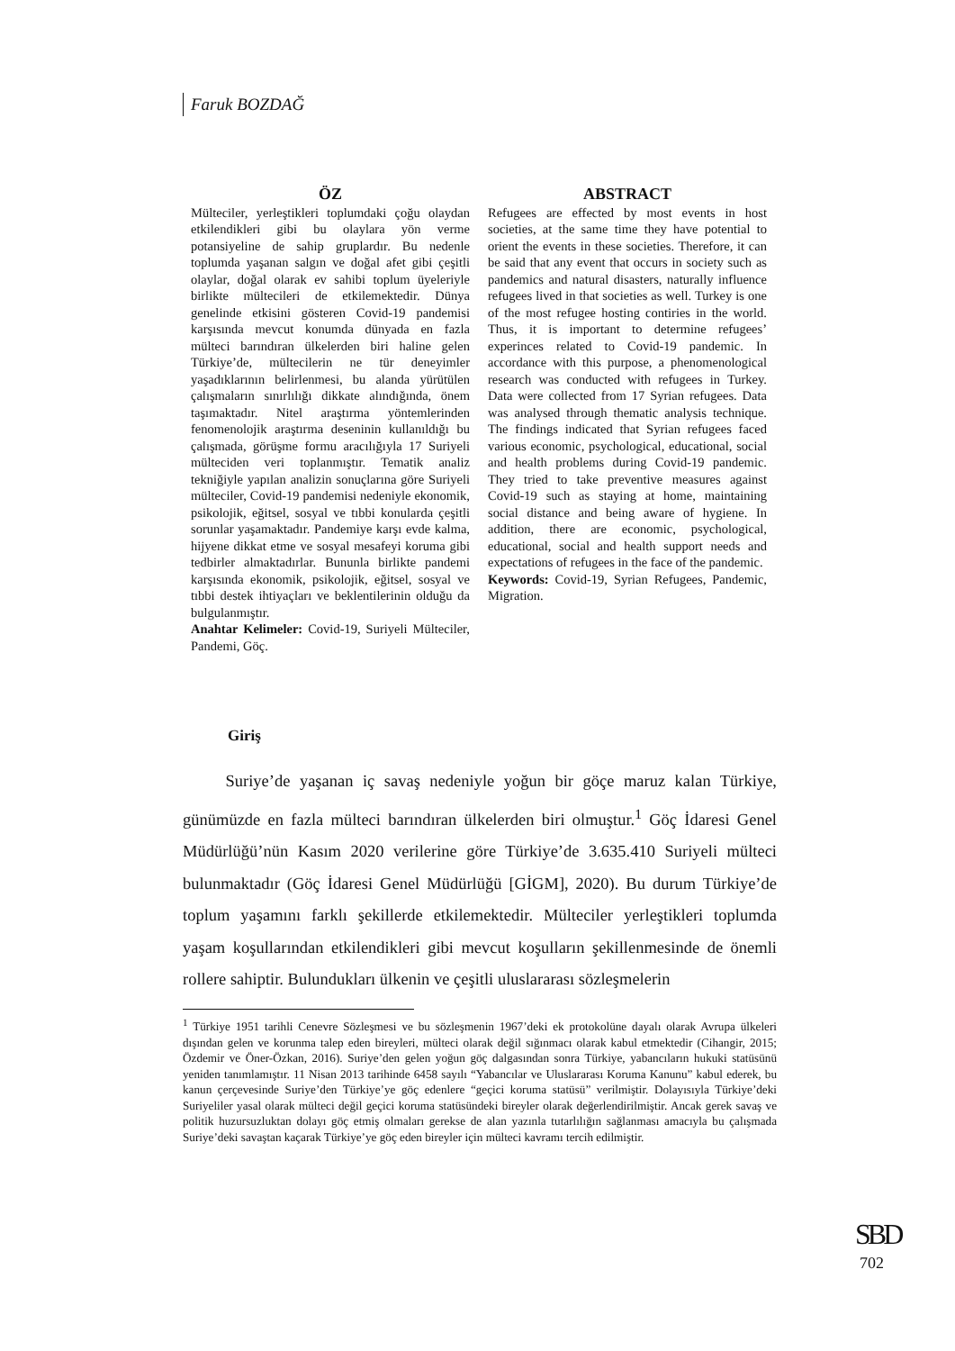Faruk BOZDAĞ
ÖZ
Mülteciler, yerleştikleri toplumdaki çoğu olaydan etkilendikleri gibi bu olaylara yön verme potansiyeline de sahip gruplardır. Bu nedenle toplumda yaşanan salgın ve doğal afet gibi çeşitli olaylar, doğal olarak ev sahibi toplum üyeleriyle birlikte mültecileri de etkilemektedir. Dünya genelinde etkisini gösteren Covid-19 pandemisi karşısında mevcut konumda dünyada en fazla mülteci barındıran ülkelerden biri haline gelen Türkiye’de, mültecilerin ne tür deneyimler yaşadıklarının belirlenmesi, bu alanda yürütülen çalışmaların sınırlılığı dikkate alındığında, önem taşımaktadır. Nitel araştırma yöntemlerinden fenomenolojik araştırma deseninin kullanıldığı bu çalışmada, görüşme formu aracılığıyla 17 Suriyeli mülteciden veri toplanmıştır. Tematik analiz tekniğiyle yapılan analizin sonuçlarına göre Suriyeli mülteciler, Covid-19 pandemisi nedeniyle ekonomik, psikolojik, eğitsel, sosyal ve tıbbi konularda çeşitli sorunlar yaşamaktadır. Pandemiye karşı evde kalma, hijyene dikkat etme ve sosyal mesafeyi koruma gibi tedbirler almaktadırlar. Bununla birlikte pandemi karşısında ekonomik, psikolojik, eğitsel, sosyal ve tıbbi destek ihtiyaçları ve beklentilerinin olduğu da bulgulanmıştır.
Anahtar Kelimeler: Covid-19, Suriyeli Mülteciler, Pandemi, Göç.
ABSTRACT
Refugees are effected by most events in host societies, at the same time they have potential to orient the events in these societies. Therefore, it can be said that any event that occurs in society such as pandemics and natural disasters, naturally influence refugees lived in that societies as well. Turkey is one of the most refugee hosting contiries in the world. Thus, it is important to determine refugees’ experinces related to Covid-19 pandemic. In accordance with this purpose, a phenomenological research was conducted with refugees in Turkey. Data were collected from 17 Syrian refugees. Data was analysed through thematic analysis technique. The findings indicated that Syrian refugees faced various economic, psychological, educational, social and health problems during Covid-19 pandemic. They tried to take preventive measures against Covid-19 such as staying at home, maintaining social distance and being aware of hygiene. In addition, there are economic, psychological, educational, social and health support needs and expectations of refugees in the face of the pandemic.
Keywords: Covid-19, Syrian Refugees, Pandemic, Migration.
Giriş
   Suriye’de yaşanan iç savaş nedeniyle yoğun bir göçe maruz kalan Türkiye, günümüzde en fazla mülteci barındıran ülkelerden biri olmuştur.<sup>1</sup> Göç İdaresi Genel Müdürlüğü’nün Kasım 2020 verilerine göre Türkiye’de 3.635.410 Suriyeli mülteci bulunmaktadır (Göç İdaresi Genel Müdürlüğü [GİGM], 2020). Bu durum Türkiye’de toplum yaşamını farklı şekillerde etkilemektedir. Mülteciler yerleştikleri toplumda yaşam koşullarından etkilendikleri gibi mevcut koşulların şekillenmesinde de önemli rollere sahiptir. Bulundukları ülkenin ve çeşitli uluslararası sözleşmelerin
<sup>1</sup> Türkiye 1951 tarihli Cenevre Sözleşmesi ve bu sözleşmenin 1967’deki ek protokolüne dayalı olarak Avrupa ülkeleri dışından gelen ve korunma talep eden bireyleri, mülteci olarak değil sığınmacı olarak kabul etmektedir (Cihangir, 2015; Özdemir ve Öner-Özkan, 2016). Suriye’den gelen yoğun göç dalgasından sonra Türkiye, yabancıların hukuki statüsünü yeniden tanımlamıştır. 11 Nisan 2013 tarihinde 6458 sayılı “Yabancılar ve Uluslararası Koruma Kanunu” kabul ederek, bu kanun çerçevesinde Suriye’den Türkiye’ye göç edenlere “geçici koruma statüsü” verilmiştir. Dolayısıyla Türkiye’deki Suriyeliler yasal olarak mülteci değil geçici koruma statüsündeki bireyler olarak değerlendirilmiştir. Ancak gerek savaş ve politik huzursuzluktan dolayı göç etmiş olmaları gerekse de alan yazınla tutarlılığın sağlanması amacıyla bu çalışmada Suriye’deki savaştan kaçarak Türkiye’ye göç eden bireyler için mülteci kavramı tercih edilmiştir.
SBD
702